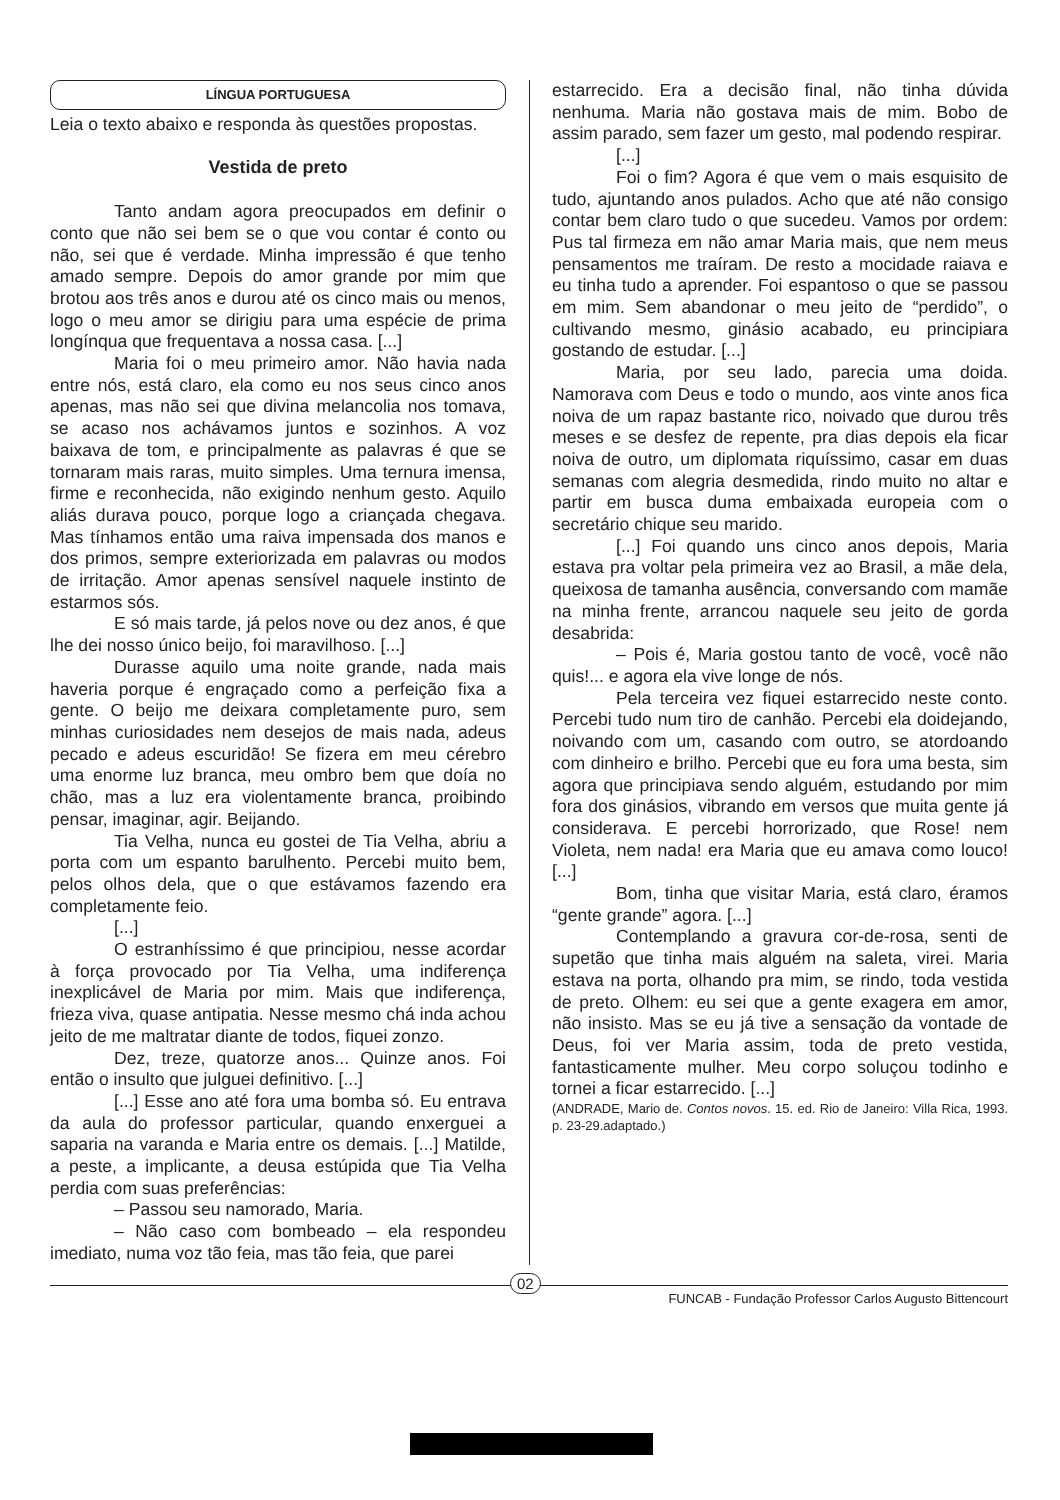LÍNGUA PORTUGUESA
Leia o texto abaixo e responda às questões propostas.
Vestida de preto
Tanto andam agora preocupados em definir o conto que não sei bem se o que vou contar é conto ou não, sei que é verdade. Minha impressão é que tenho amado sempre. Depois do amor grande por mim que brotou aos três anos e durou até os cinco mais ou menos, logo o meu amor se dirigiu para uma espécie de prima longínqua que frequentava a nossa casa. [...]
Maria foi o meu primeiro amor. Não havia nada entre nós, está claro, ela como eu nos seus cinco anos apenas, mas não sei que divina melancolia nos tomava, se acaso nos achávamos juntos e sozinhos. A voz baixava de tom, e principalmente as palavras é que se tornaram mais raras, muito simples. Uma ternura imensa, firme e reconhecida, não exigindo nenhum gesto. Aquilo aliás durava pouco, porque logo a criançada chegava. Mas tínhamos então uma raiva impensada dos manos e dos primos, sempre exteriorizada em palavras ou modos de irritação. Amor apenas sensível naquele instinto de estarmos sós.
E só mais tarde, já pelos nove ou dez anos, é que lhe dei nosso único beijo, foi maravilhoso. [...]
Durasse aquilo uma noite grande, nada mais haveria porque é engraçado como a perfeição fixa a gente. O beijo me deixara completamente puro, sem minhas curiosidades nem desejos de mais nada, adeus pecado e adeus escuridão! Se fizera em meu cérebro uma enorme luz branca, meu ombro bem que doía no chão, mas a luz era violentamente branca, proibindo pensar, imaginar, agir. Beijando.
Tia Velha, nunca eu gostei de Tia Velha, abriu a porta com um espanto barulhento. Percebi muito bem, pelos olhos dela, que o que estávamos fazendo era completamente feio.
[...]
O estranhíssimo é que principiou, nesse acordar à força provocado por Tia Velha, uma indiferença inexplicável de Maria por mim. Mais que indiferença, frieza viva, quase antipatia. Nesse mesmo chá inda achou jeito de me maltratar diante de todos, fiquei zonzo.
Dez, treze, quatorze anos... Quinze anos. Foi então o insulto que julguei definitivo. [...]
[...] Esse ano até fora uma bomba só. Eu entrava da aula do professor particular, quando enxerguei a saparia na varanda e Maria entre os demais. [...] Matilde, a peste, a implicante, a deusa estúpida que Tia Velha perdia com suas preferências:
– Passou seu namorado, Maria.
– Não caso com bombeado – ela respondeu imediato, numa voz tão feia, mas tão feia, que parei
estarrecido. Era a decisão final, não tinha dúvida nenhuma. Maria não gostava mais de mim. Bobo de assim parado, sem fazer um gesto, mal podendo respirar.
[...]
Foi o fim? Agora é que vem o mais esquisito de tudo, ajuntando anos pulados. Acho que até não consigo contar bem claro tudo o que sucedeu. Vamos por ordem: Pus tal firmeza em não amar Maria mais, que nem meus pensamentos me traíram. De resto a mocidade raiava e eu tinha tudo a aprender. Foi espantoso o que se passou em mim. Sem abandonar o meu jeito de “perdido”, o cultivando mesmo, ginásio acabado, eu principiara gostando de estudar. [...]
Maria, por seu lado, parecia uma doida. Namorava com Deus e todo o mundo, aos vinte anos fica noiva de um rapaz bastante rico, noivado que durou três meses e se desfez de repente, pra dias depois ela ficar noiva de outro, um diplomata riquíssimo, casar em duas semanas com alegria desmedida, rindo muito no altar e partir em busca duma embaixada europeia com o secretário chique seu marido.
[...] Foi quando uns cinco anos depois, Maria estava pra voltar pela primeira vez ao Brasil, a mãe dela, queixosa de tamanha ausência, conversando com mamãe na minha frente, arrancou naquele seu jeito de gorda desabrida:
– Pois é, Maria gostou tanto de você, você não quis!... e agora ela vive longe de nós.
Pela terceira vez fiquei estarrecido neste conto. Percebi tudo num tiro de canhão. Percebi ela doidejando, noivando com um, casando com outro, se atordoando com dinheiro e brilho. Percebi que eu fora uma besta, sim agora que principiava sendo alguém, estudando por mim fora dos ginásios, vibrando em versos que muita gente já considerava. E percebi horrorizado, que Rose! nem Violeta, nem nada! era Maria que eu amava como louco! [...]
Bom, tinha que visitar Maria, está claro, éramos “gente grande” agora. [...]
Contemplando a gravura cor-de-rosa, senti de supetão que tinha mais alguém na saleta, virei. Maria estava na porta, olhando pra mim, se rindo, toda vestida de preto. Olhem: eu sei que a gente exagera em amor, não insisto. Mas se eu já tive a sensação da vontade de Deus, foi ver Maria assim, toda de preto vestida, fantasticamente mulher. Meu corpo soluçou todinho e tornei a ficar estarrecido. [...]
(ANDRADE, Mario de. Contos novos. 15. ed. Rio de Janeiro: Villa Rica, 1993. p. 23-29.adaptado.)
02
FUNCAB - Fundação Professor Carlos Augusto Bittencourt